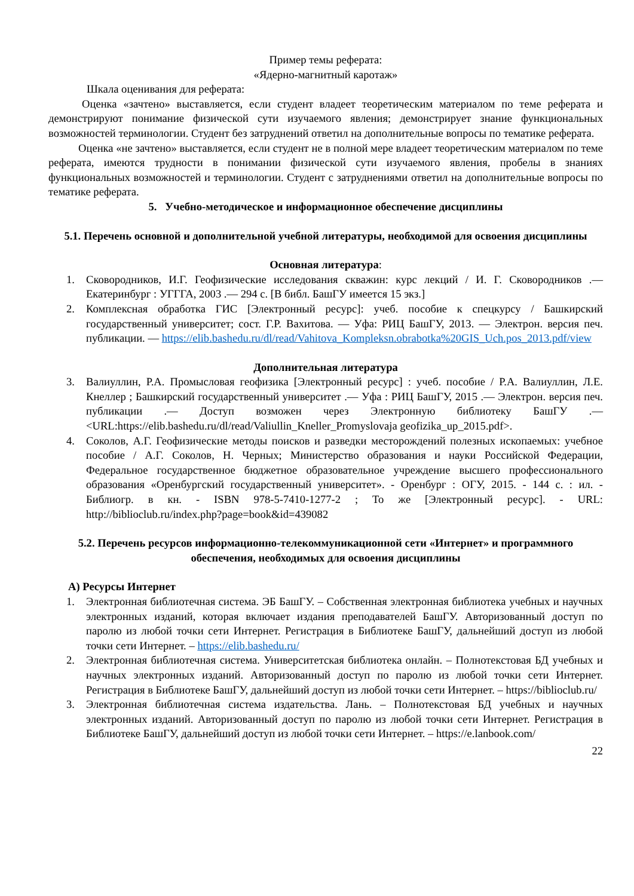Пример темы реферата:
«Ядерно-магнитный каротаж»
Шкала оценивания для реферата:
Оценка «зачтено» выставляется, если студент владеет теоретическим материалом по теме реферата и демонстрируют понимание физической сути изучаемого явления; демонстрирует знание функциональных возможностей терминологии. Студент без затруднений ответил на дополнительные вопросы по тематике реферата.
Оценка «не зачтено» выставляется, если студент не в полной мере владеет теоретическим материалом по теме реферата, имеются трудности в понимании физической сути изучаемого явления, пробелы в знаниях функциональных возможностей и терминологии. Студент с затруднениями ответил на дополнительные вопросы по тематике реферата.
5. Учебно-методическое и информационное обеспечение дисциплины
5.1. Перечень основной и дополнительной учебной литературы, необходимой для освоения дисциплины
Основная литература:
1. Сковородников, И.Г. Геофизические исследования скважин: курс лекций / И. Г. Сковородников .— Екатеринбург : УГГГА, 2003 .— 294 с. [В библ. БашГУ имеется 15 экз.]
2. Комплексная обработка ГИС [Электронный ресурс]: учеб. пособие к спецкурсу / Башкирский государственный университет; сост. Г.Р. Вахитова. — Уфа: РИЦ БашГУ, 2013. — Электрон. версия печ. публикации. — https://elib.bashedu.ru/dl/read/Vahitova_Kompleksn.obrabotka%20GIS_Uch.pos_2013.pdf/view
Дополнительная литература
3. Валиуллин, Р.А. Промысловая геофизика [Электронный ресурс] : учеб. пособие / Р.А. Валиуллин, Л.Е. Кнеллер ; Башкирский государственный университет .— Уфа : РИЦ БашГУ, 2015 .— Электрон. версия печ. публикации .— Доступ возможен через Электронную библиотеку БашГУ .— <URL:https://elib.bashedu.ru/dl/read/Valiullin_Kneller_Promyslovaja geofizika_up_2015.pdf>.
4. Соколов, А.Г. Геофизические методы поисков и разведки месторождений полезных ископаемых: учебное пособие / А.Г. Соколов, Н. Черных; Министерство образования и науки Российской Федерации, Федеральное государственное бюджетное образовательное учреждение высшего профессионального образования «Оренбургский государственный университет». - Оренбург : ОГУ, 2015. - 144 с. : ил. - Библиогр. в кн. - ISBN 978-5-7410-1277-2 ; То же [Электронный ресурс]. - URL: http://biblioclub.ru/index.php?page=book&id=439082
5.2. Перечень ресурсов информационно-телекоммуникационной сети «Интернет» и программного обеспечения, необходимых для освоения дисциплины
А) Ресурсы Интернет
1. Электронная библиотечная система. ЭБ БашГУ. – Собственная электронная библиотека учебных и научных электронных изданий, которая включает издания преподавателей БашГУ. Авторизованный доступ по паролю из любой точки сети Интернет. Регистрация в Библиотеке БашГУ, дальнейший доступ из любой точки сети Интернет. – https://elib.bashedu.ru/
2. Электронная библиотечная система. Университетская библиотека онлайн. – Полнотекстовая БД учебных и научных электронных изданий. Авторизованный доступ по паролю из любой точки сети Интернет. Регистрация в Библиотеке БашГУ, дальнейший доступ из любой точки сети Интернет. – https://biblioclub.ru/
3. Электронная библиотечная система издательства. Лань. – Полнотекстовая БД учебных и научных электронных изданий. Авторизованный доступ по паролю из любой точки сети Интернет. Регистрация в Библиотеке БашГУ, дальнейший доступ из любой точки сети Интернет. – https://e.lanbook.com/
22